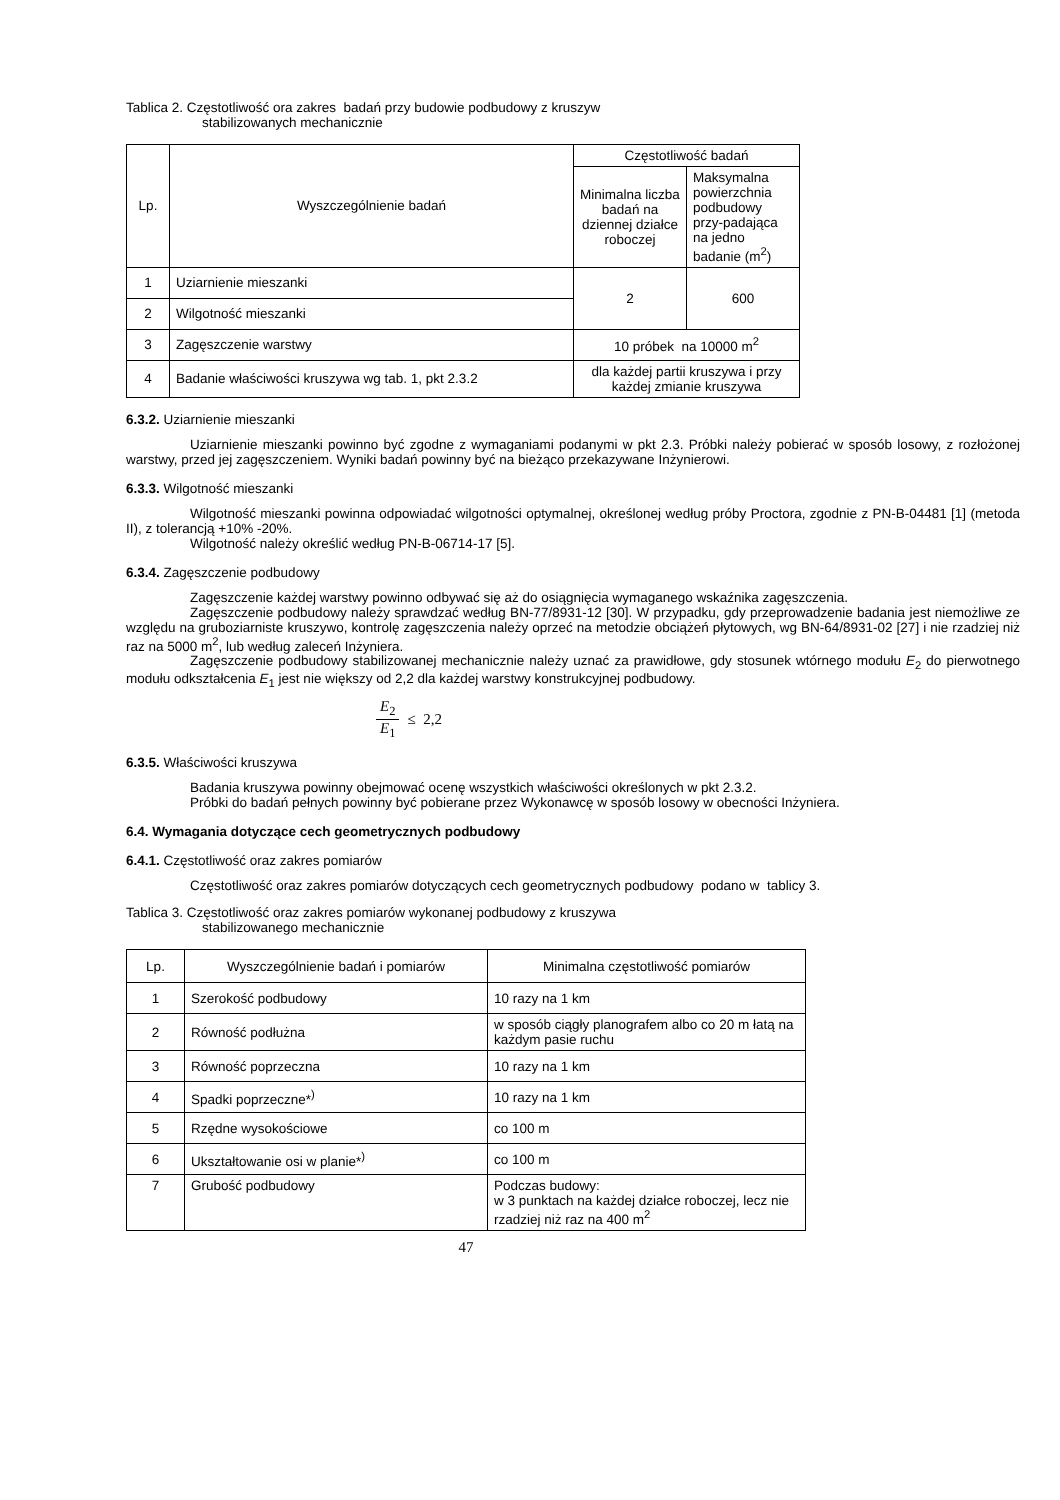Tablica 2. Częstotliwość ora zakres badań przy budowie podbudowy z kruszyw
stabilizowanych mechanicznie
| Lp. | Wyszczególnienie badań | Częstotliwość badań | |
| --- | --- | --- | --- |
| | | Minimalna liczba badań na dziennej działce roboczej | Maksymalna powierzchnia podbudowy przy-padająca na jedno badanie (m<sup>2</sup>) |
| 1 | Uziarnienie mieszanki | 2 | 600 |
| 2 | Wilgotność mieszanki | | |
| 3 | Zagęszczenie warstwy | 10 próbek na 10000 m<sup>2</sup> | |
| 4 | Badanie właściwości kruszywa wg tab. 1, pkt 2.3.2 | dla każdej partii kruszywa i przy każdej zmianie kruszywa | |
6.3.2. Uziarnienie mieszanki
Uziarnienie mieszanki powinno być zgodne z wymaganiami podanymi w pkt 2.3. Próbki należy pobierać w sposób losowy, z rozłożonej warstwy, przed jej zagęszczeniem. Wyniki badań powinny być na bieżąco przekazywane Inżynierowi.
6.3.3. Wilgotność mieszanki
Wilgotność mieszanki powinna odpowiadać wilgotności optymalnej, określonej według próby Proctora, zgodnie z PN-B-04481 [1] (metoda II), z tolerancją +10% -20%.
Wilgotność należy określić według PN-B-06714-17 [5].
6.3.4. Zagęszczenie podbudowy
Zagęszczenie każdej warstwy powinno odbywać się aż do osiągnięcia wymaganego wskaźnika zagęszczenia.
Zagęszczenie podbudowy należy sprawdzać według BN-77/8931-12 [30]. W przypadku, gdy przeprowadzenie badania jest niemożliwe ze względu na gruboziarniste kruszywo, kontrolę zagęszczenia należy oprzeć na metodzie obciążeń płytowych, wg BN-64/8931-02 [27] i nie rzadziej niż raz na 5000 m<sup>2</sup>, lub według zaleceń Inżyniera.
Zagęszczenie podbudowy stabilizowanej mechanicznie należy uznać za prawidłowe, gdy stosunek wtórnego modułu E<sub>2</sub> do pierwotnego modułu odkształcenia E<sub>1</sub> jest nie większy od 2,2 dla każdej warstwy konstrukcyjnej podbudowy.
E<sub>2</sub>
E<sub>1</sub>
≤ 2,2
6.3.5. Właściwości kruszywa
Badania kruszywa powinny obejmować ocenę wszystkich właściwości określonych w pkt 2.3.2.
Próbki do badań pełnych powinny być pobierane przez Wykonawcę w sposób losowy w obecności Inżyniera.
6.4. Wymagania dotyczące cech geometrycznych podbudowy
6.4.1. Częstotliwość oraz zakres pomiarów
Częstotliwość oraz zakres pomiarów dotyczących cech geometrycznych podbudowy podano w tablicy 3.
Tablica 3. Częstotliwość oraz zakres pomiarów wykonanej podbudowy z kruszywa
stabilizowanego mechanicznie
| Lp. | Wyszczególnienie badań i pomiarów | Minimalna częstotliwość pomiarów |
| --- | --- | --- |
| 1 | Szerokość podbudowy | 10 razy na 1 km |
| 2 | Równość podłużna | w sposób ciągły planografem albo co 20 m łatą na każdym pasie ruchu |
| 3 | Równość poprzeczna | 10 razy na 1 km |
| 4 | Spadki poprzeczne*<sup>)</sup> | 10 razy na 1 km |
| 5 | Rzędne wysokościowe | co 100 m |
| 6 | Ukształtowanie osi w planie*<sup>)</sup> | co 100 m |
| 7 | Grubość podbudowy | Podczas budowy: w 3 punktach na każdej działce roboczej, lecz nie rzadziej niż raz na 400 m<sup>2</sup> |
47